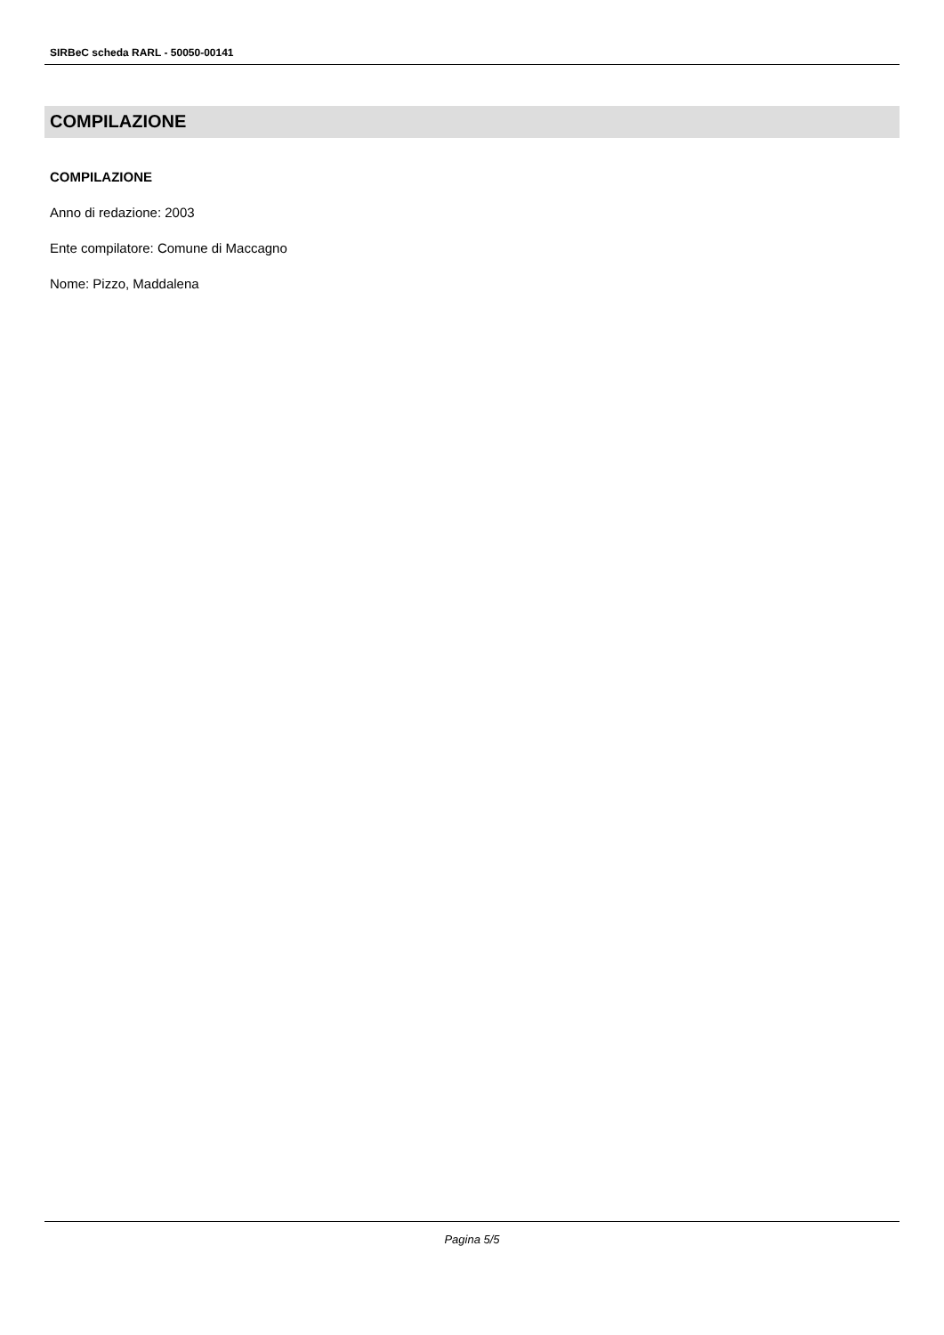SIRBeC scheda RARL - 50050-00141
COMPILAZIONE
COMPILAZIONE
Anno di redazione: 2003
Ente compilatore: Comune di Maccagno
Nome: Pizzo, Maddalena
Pagina 5/5